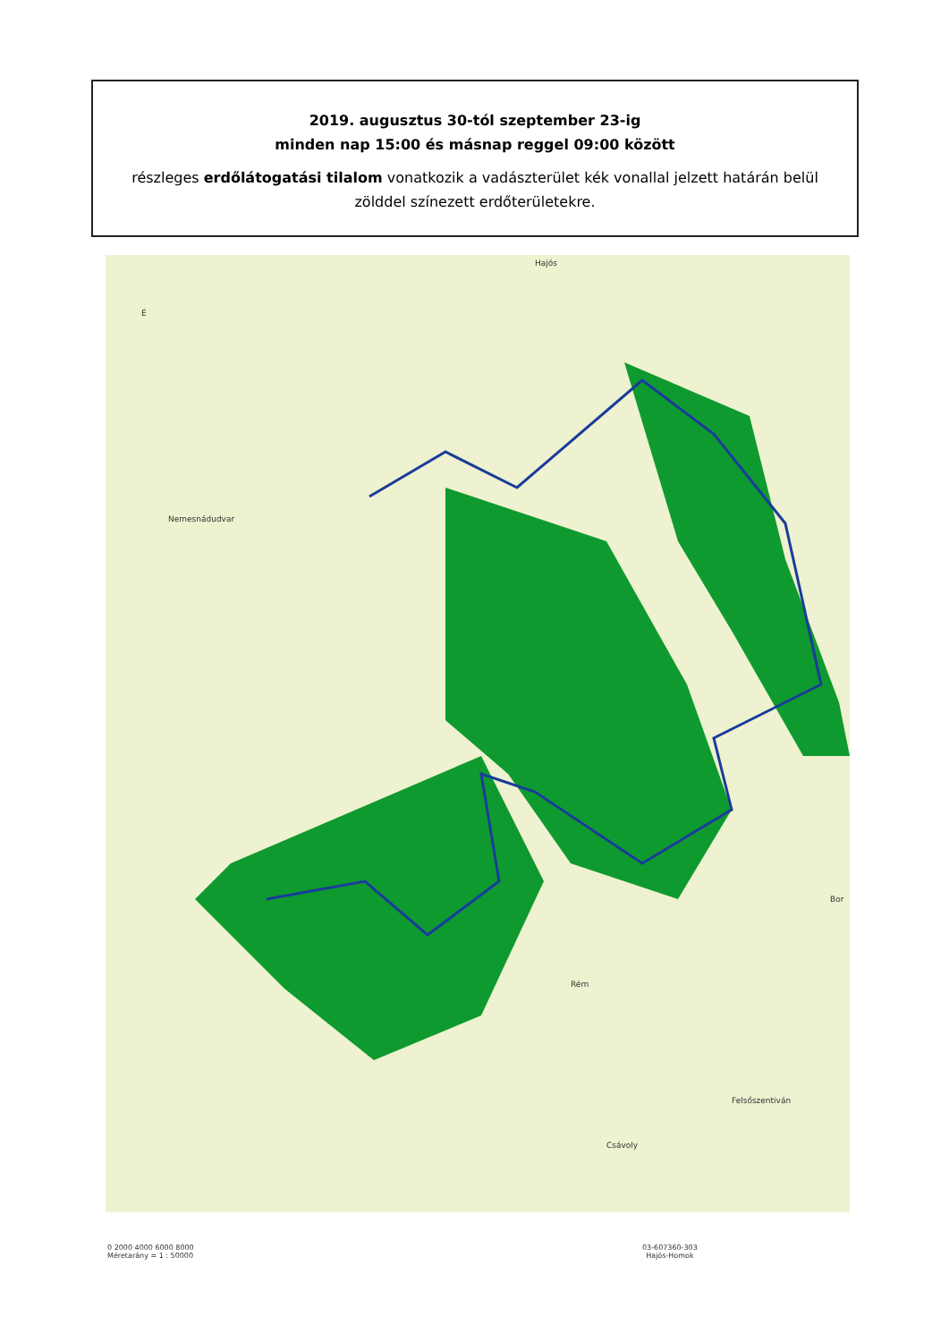2019. augusztus 30-tól szeptember 23-ig
minden nap 15:00 és másnap reggel 09:00 között
részleges erdőlátogatási tilalom vonatkozik a vadászterület kék vonallal jelzett határán belül
zölddel színezett erdőterületekre.
Nemesnádudvar
Hajós
Bor
Rém
Csávoly
Felsőszentiván
É
0 2000 4000 6000 8000
Méretarány = 1 : 50000
03-607360-303
Hajós-Homok